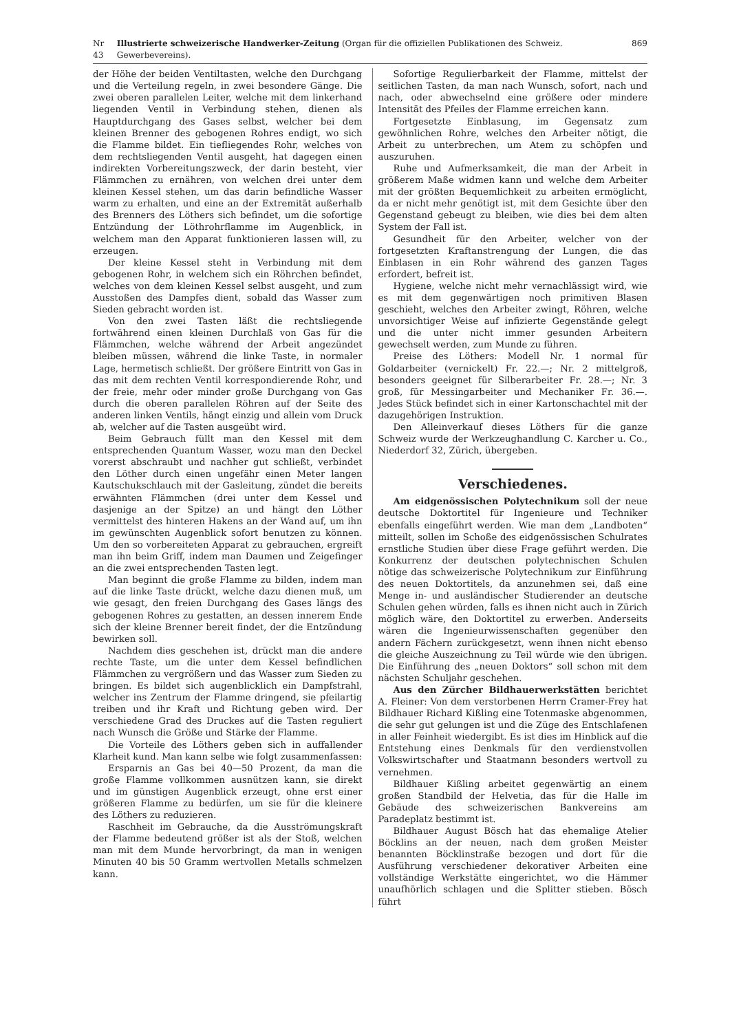Nr 43 Illustrierte schweizerische Handwerker-Zeitung (Organ für die offiziellen Publikationen des Schweiz. Gewerbevereins). 869
der Höhe der beiden Ventiltasten, welche den Durchgang und die Verteilung regeln, in zwei besondere Gänge. Die zwei oberen parallelen Leiter, welche mit dem linkerhand liegenden Ventil in Verbindung stehen, dienen als Hauptdurchgang des Gases selbst, welcher bei dem kleinen Brenner des gebogenen Rohres endigt, wo sich die Flamme bildet. Ein tiefliegendes Rohr, welches von dem rechtsliegenden Ventil ausgeht, hat dagegen einen indirekten Vorbereitungszweck, der darin besteht, vier Flämmchen zu ernähren, von welchen drei unter dem kleinen Kessel stehen, um das darin befindliche Wasser warm zu erhalten, und eine an der Extremität außerhalb des Brenners des Löthers sich befindet, um die sofortige Entzündung der Löthrohrflamme im Augenblick, in welchem man den Apparat funktionieren lassen will, zu erzeugen.
Der kleine Kessel steht in Verbindung mit dem gebogenen Rohr, in welchem sich ein Röhrchen befindet, welches von dem kleinen Kessel selbst ausgeht, und zum Ausstoßen des Dampfes dient, sobald das Wasser zum Sieden gebracht worden ist.
Von den zwei Tasten läßt die rechtsliegende fortwährend einen kleinen Durchlaß von Gas für die Flämmchen, welche während der Arbeit angezündet bleiben müssen, während die linke Taste, in normaler Lage, hermetisch schließt. Der größere Eintritt von Gas in das mit dem rechten Ventil korrespondierende Rohr, und der freie, mehr oder minder große Durchgang von Gas durch die oberen parallelen Röhren auf der Seite des anderen linken Ventils, hängt einzig und allein vom Druck ab, welcher auf die Tasten ausgeübt wird.
Beim Gebrauch füllt man den Kessel mit dem entsprechenden Quantum Wasser, wozu man den Deckel vorerst abschraubt und nachher gut schließt, verbindet den Löther durch einen ungefähr einen Meter langen Kautschukschlauch mit der Gasleitung, zündet die bereits erwähnten Flämmchen (drei unter dem Kessel und dasjenige an der Spitze) an und hängt den Löther vermittelst des hinteren Hakens an der Wand auf, um ihn im gewünschten Augenblick sofort benutzen zu können. Um den so vorbereiteten Apparat zu gebrauchen, ergreift man ihn beim Griff, indem man Daumen und Zeigefinger an die zwei entsprechenden Tasten legt.
Man beginnt die große Flamme zu bilden, indem man auf die linke Taste drückt, welche dazu dienen muß, um wie gesagt, den freien Durchgang des Gases längs des gebogenen Rohres zu gestatten, an dessen innerem Ende sich der kleine Brenner bereit findet, der die Entzündung bewirken soll.
Nachdem dies geschehen ist, drückt man die andere rechte Taste, um die unter dem Kessel befindlichen Flämmchen zu vergrößern und das Wasser zum Sieden zu bringen. Es bildet sich augenblicklich ein Dampfstrahl, welcher ins Zentrum der Flamme dringend, sie pfeilartig treiben und ihr Kraft und Richtung geben wird. Der verschiedene Grad des Druckes auf die Tasten reguliert nach Wunsch die Größe und Stärke der Flamme.
Die Vorteile des Löthers geben sich in auffallender Klarheit kund. Man kann selbe wie folgt zusammenfassen:
Ersparnis an Gas bei 40—50 Prozent, da man die große Flamme vollkommen ausnützen kann, sie direkt und im günstigen Augenblick erzeugt, ohne erst einer größeren Flamme zu bedürfen, um sie für die kleinere des Löthers zu reduzieren.
Raschheit im Gebrauche, da die Ausströmungskraft der Flamme bedeutend größer ist als der Stoß, welchen man mit dem Munde hervorbringt, da man in wenigen Minuten 40 bis 50 Gramm wertvollen Metalls schmelzen kann.
Sofortige Regulierbarkeit der Flamme, mittelst der seitlichen Tasten, da man nach Wunsch, sofort, nach und nach, oder abwechselnd eine größere oder mindere Intensität des Pfeiles der Flamme erreichen kann.
Fortgesetzte Einblasung, im Gegensatz zum gewöhnlichen Rohre, welches den Arbeiter nötigt, die Arbeit zu unterbrechen, um Atem zu schöpfen und auszuruhen.
Ruhe und Aufmerksamkeit, die man der Arbeit in größerem Maße widmen kann und welche dem Arbeiter mit der größten Bequemlichkeit zu arbeiten ermöglicht, da er nicht mehr genötigt ist, mit dem Gesichte über den Gegenstand gebeugt zu bleiben, wie dies bei dem alten System der Fall ist.
Gesundheit für den Arbeiter, welcher von der fortgesetzten Kraftanstrengung der Lungen, die das Einblasen in ein Rohr während des ganzen Tages erfordert, befreit ist.
Hygiene, welche nicht mehr vernachlässigt wird, wie es mit dem gegenwärtigen noch primitiven Blasen geschieht, welches den Arbeiter zwingt, Röhren, welche unvorsichtiger Weise auf infizierte Gegenstände gelegt und die unter nicht immer gesunden Arbeitern gewechselt werden, zum Munde zu führen.
Preise des Löthers: Modell Nr. 1 normal für Goldarbeiter (vernickelt) Fr. 22.—; Nr. 2 mittelgroß, besonders geeignet für Silberarbeiter Fr. 28.—; Nr. 3 groß, für Messingarbeiter und Mechaniker Fr. 36.—. Jedes Stück befindet sich in einer Kartonschachtel mit der dazugehörigen Instruktion.
Den Alleinverkauf dieses Löthers für die ganze Schweiz wurde der Werkzeughandlung C. Karcher u. Co., Niederdorf 32, Zürich, übergeben.
Verschiedenes.
Am eidgenössischen Polytechnikum soll der neue deutsche Doktortitel für Ingenieure und Techniker ebenfalls eingeführt werden. Wie man dem „Landboten“ mitteilt, sollen im Schoße des eidgenössischen Schulrates ernstliche Studien über diese Frage geführt werden. Die Konkurrenz der deutschen polytechnischen Schulen nötige das schweizerische Polytechnikum zur Einführung des neuen Doktortitels, da anzunehmen sei, daß eine Menge in- und ausländischer Studierender an deutsche Schulen gehen würden, falls es ihnen nicht auch in Zürich möglich wäre, den Doktortitel zu erwerben. Anderseits wären die Ingenieurwissenschaften gegenüber den andern Fächern zurückgesetzt, wenn ihnen nicht ebenso die gleiche Auszeichnung zu Teil würde wie den übrigen. Die Einführung des „neuen Doktors“ soll schon mit dem nächsten Schuljahr geschehen.
Aus den Zürcher Bildhauerwerkstätten berichtet A. Fleiner: Von dem verstorbenen Herrn Cramer-Frey hat Bildhauer Richard Kißling eine Totenmaske abgenommen, die sehr gut gelungen ist und die Züge des Entschlafenen in aller Feinheit wiedergibt. Es ist dies im Hinblick auf die Entstehung eines Denkmals für den verdienstvollen Volkswirtschafter und Staatmann besonders wertvoll zu vernehmen.
Bildhauer Kißling arbeitet gegenwärtig an einem großen Standbild der Helvetia, das für die Halle im Gebäude des schweizerischen Bankvereins am Paradeplatz bestimmt ist.
Bildhauer August Bösch hat das ehemalige Atelier Böcklins an der neuen, nach dem großen Meister benannten Böcklinstraße bezogen und dort für die Ausführung verschiedener dekorativer Arbeiten eine vollständige Werkstätte eingerichtet, wo die Hämmer unaufhörlich schlagen und die Splitter stieben. Bösch führt